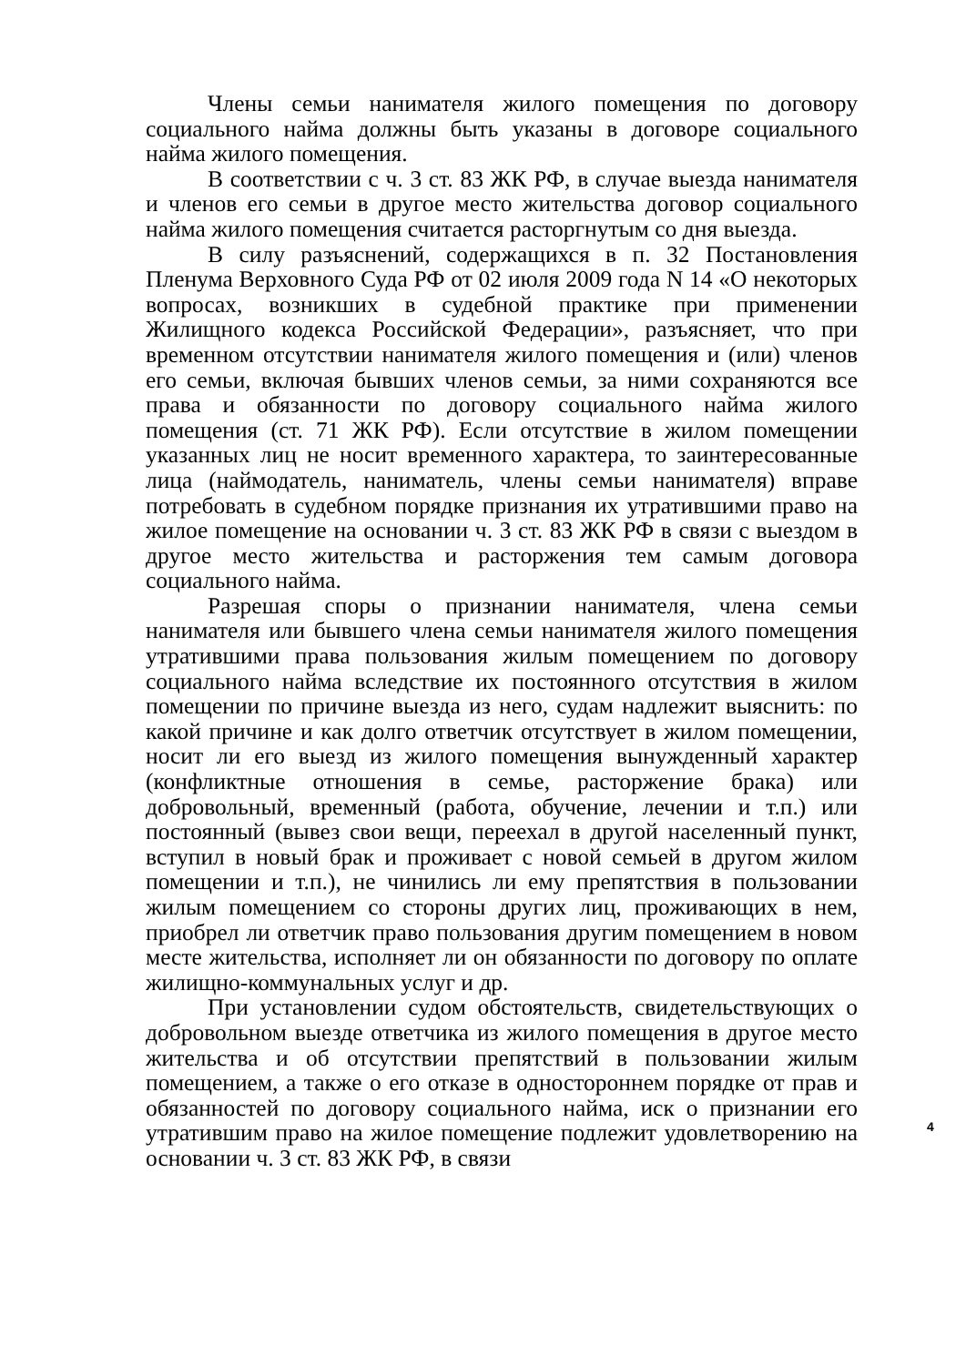Члены семьи нанимателя жилого помещения по договору социального найма должны быть указаны в договоре социального найма жилого помещения.
В соответствии с ч. 3 ст. 83 ЖК РФ, в случае выезда нанимателя и членов его семьи в другое место жительства договор социального найма жилого помещения считается расторгнутым со дня выезда.
В силу разъяснений, содержащихся в п. 32 Постановления Пленума Верховного Суда РФ от 02 июля 2009 года N 14 «О некоторых вопросах, возникших в судебной практике при применении Жилищного кодекса Российской Федерации», разъясняет, что при временном отсутствии нанимателя жилого помещения и (или) членов его семьи, включая бывших членов семьи, за ними сохраняются все права и обязанности по договору социального найма жилого помещения (ст. 71 ЖК РФ). Если отсутствие в жилом помещении указанных лиц не носит временного характера, то заинтересованные лица (наймодатель, наниматель, члены семьи нанимателя) вправе потребовать в судебном порядке признания их утратившими право на жилое помещение на основании ч. 3 ст. 83 ЖК РФ в связи с выездом в другое место жительства и расторжения тем самым договора социального найма.
Разрешая споры о признании нанимателя, члена семьи нанимателя или бывшего члена семьи нанимателя жилого помещения утратившими права пользования жилым помещением по договору социального найма вследствие их постоянного отсутствия в жилом помещении по причине выезда из него, судам надлежит выяснить: по какой причине и как долго ответчик отсутствует в жилом помещении, носит ли его выезд из жилого помещения вынужденный характер (конфликтные отношения в семье, расторжение брака) или добровольный, временный (работа, обучение, лечении и т.п.) или постоянный (вывез свои вещи, переехал в другой населенный пункт, вступил в новый брак и проживает с новой семьей в другом жилом помещении и т.п.), не чинились ли ему препятствия в пользовании жилым помещением со стороны других лиц, проживающих в нем, приобрел ли ответчик право пользования другим помещением в новом месте жительства, исполняет ли он обязанности по договору по оплате жилищно-коммунальных услуг и др.
При установлении судом обстоятельств, свидетельствующих о добровольном выезде ответчика из жилого помещения в другое место жительства и об отсутствии препятствий в пользовании жилым помещением, а также о его отказе в одностороннем порядке от прав и обязанностей по договору социального найма, иск о признании его утратившим право на жилое помещение подлежит удовлетворению на основании ч. 3 ст. 83 ЖК РФ, в связи
4